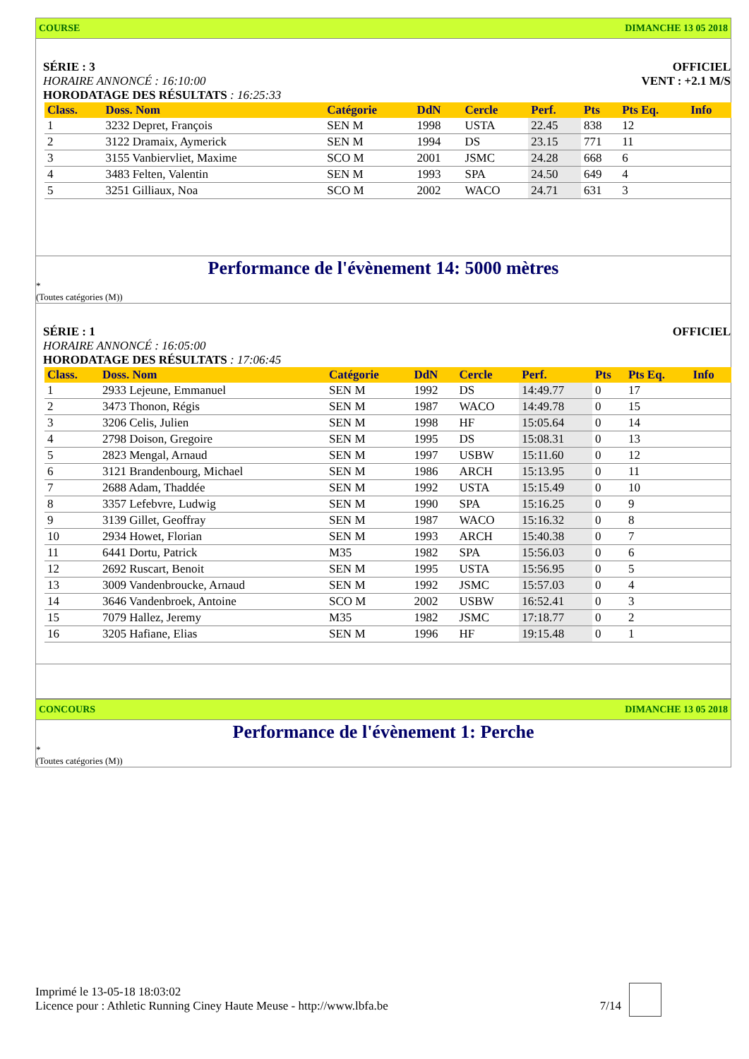COURSE DIMANCHE 13 05 2018
SÉRIE : 3
HORAIRE ANNONCÉ : 16:10:00
HORODATAGE DES RÉSULTATS : 16:25:33
OFFICIEL
VENT : +2.1 M/S
| Class. | Doss. Nom | Catégorie | DdN | Cercle | Perf. | Pts | Pts Eq. | Info |
| --- | --- | --- | --- | --- | --- | --- | --- | --- |
| 1 | 3232 Depret, François | SEN M | 1998 | USTA | 22.45 | 838 | 12 | |
| 2 | 3122 Dramaix, Aymerick | SEN M | 1994 | DS | 23.15 | 771 | 11 | |
| 3 | 3155 Vanbiervliet, Maxime | SCO M | 2001 | JSMC | 24.28 | 668 | 6 | |
| 4 | 3483 Felten, Valentin | SEN M | 1993 | SPA | 24.50 | 649 | 4 | |
| 5 | 3251 Gilliaux, Noa | SCO M | 2002 | WACO | 24.71 | 631 | 3 | |
Performance de l'évènement 14: 5000 mètres
*
(Toutes catégories (M))
SÉRIE : 1
HORAIRE ANNONCÉ : 16:05:00
HORODATAGE DES RÉSULTATS : 17:06:45
OFFICIEL
| Class. | Doss. Nom | Catégorie | DdN | Cercle | Perf. | Pts | Pts Eq. | Info |
| --- | --- | --- | --- | --- | --- | --- | --- | --- |
| 1 | 2933 Lejeune, Emmanuel | SEN M | 1992 | DS | 14:49.77 | 0 | 17 | |
| 2 | 3473 Thonon, Régis | SEN M | 1987 | WACO | 14:49.78 | 0 | 15 | |
| 3 | 3206 Celis, Julien | SEN M | 1998 | HF | 15:05.64 | 0 | 14 | |
| 4 | 2798 Doison, Gregoire | SEN M | 1995 | DS | 15:08.31 | 0 | 13 | |
| 5 | 2823 Mengal, Arnaud | SEN M | 1997 | USBW | 15:11.60 | 0 | 12 | |
| 6 | 3121 Brandenbourg, Michael | SEN M | 1986 | ARCH | 15:13.95 | 0 | 11 | |
| 7 | 2688 Adam, Thaddée | SEN M | 1992 | USTA | 15:15.49 | 0 | 10 | |
| 8 | 3357 Lefebvre, Ludwig | SEN M | 1990 | SPA | 15:16.25 | 0 | 9 | |
| 9 | 3139 Gillet, Geoffray | SEN M | 1987 | WACO | 15:16.32 | 0 | 8 | |
| 10 | 2934 Howet, Florian | SEN M | 1993 | ARCH | 15:40.38 | 0 | 7 | |
| 11 | 6441 Dortu, Patrick | M35 | 1982 | SPA | 15:56.03 | 0 | 6 | |
| 12 | 2692 Ruscart, Benoit | SEN M | 1995 | USTA | 15:56.95 | 0 | 5 | |
| 13 | 3009 Vandenbroucke, Arnaud | SEN M | 1992 | JSMC | 15:57.03 | 0 | 4 | |
| 14 | 3646 Vandenbroek, Antoine | SCO M | 2002 | USBW | 16:52.41 | 0 | 3 | |
| 15 | 7079 Hallez, Jeremy | M35 | 1982 | JSMC | 17:18.77 | 0 | 2 | |
| 16 | 3205 Hafiane, Elias | SEN M | 1996 | HF | 19:15.48 | 0 | 1 | |
CONCOURS DIMANCHE 13 05 2018
Performance de l'évènement 1: Perche
*
(Toutes catégories (M))
Imprimé le 13-05-18 18:03:02
Licence pour : Athletic Running Ciney Haute Meuse - http://www.lbfa.be
7/14